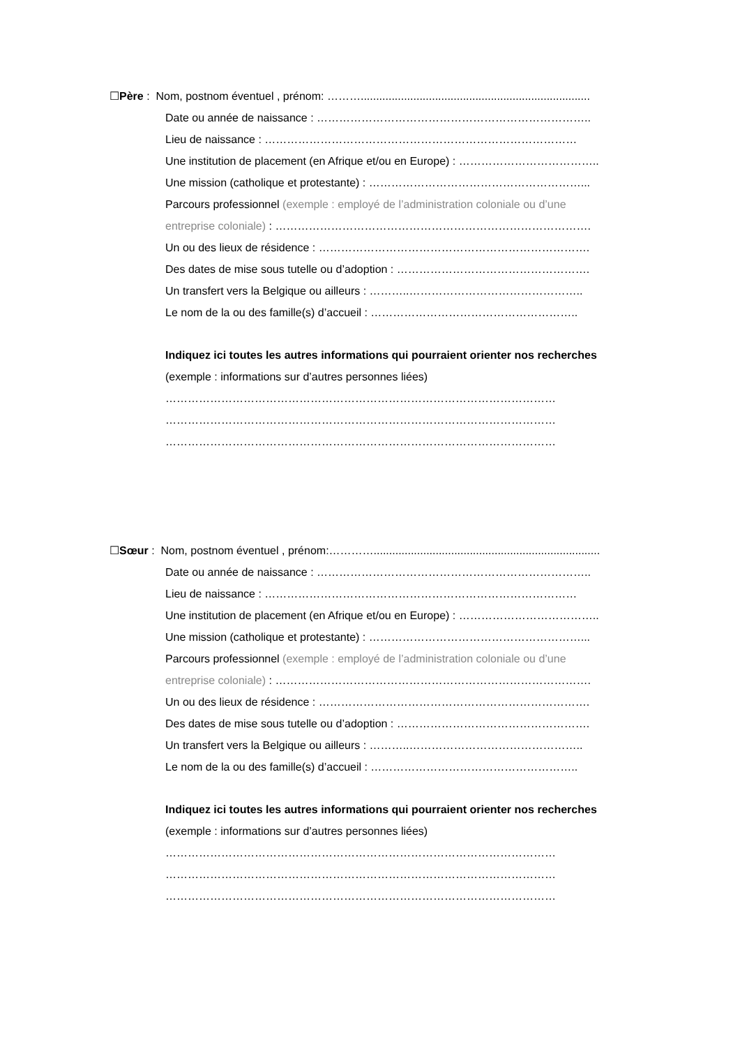☐Père : Nom, postnom éventuel , prénom: ………..........................................................................
Date ou année de naissance : ………………………………………………………………..
Lieu de naissance : …………………………………………………………………………
Une institution de placement (en Afrique et/ou en Europe) : ………………………………..
Une mission (catholique et protestante) : …………………………………………………...
Parcours professionnel (exemple : employé de l’administration coloniale ou d’une
entreprise coloniale) : ………………………………………………………………………….
Un ou des lieux de résidence : ……………………………………………………………….
Des dates de mise sous tutelle ou d’adoption : …………………………………………….
Un transfert vers la Belgique ou ailleurs : ………..………………………………………..
Le nom de la ou des famille(s) d’accueil : ………………………………………………..
Indiquez ici toutes les autres informations qui pourraient orienter nos recherches
(exemple : informations sur d’autres personnes liées)
……………………………………………………………………………………………
……………………………………………………………………………………………
……………………………………………………………………………………………
☐Sœur : Nom, postnom éventuel , prénom:………….........................................................................
Date ou année de naissance : ………………………………………………………………..
Lieu de naissance : …………………………………………………………………………
Une institution de placement (en Afrique et/ou en Europe) : ………………………………..
Une mission (catholique et protestante) : …………………………………………………...
Parcours professionnel (exemple : employé de l’administration coloniale ou d’une
entreprise coloniale) : ………………………………………………………………………….
Un ou des lieux de résidence : ……………………………………………………………….
Des dates de mise sous tutelle ou d’adoption : …………………………………………….
Un transfert vers la Belgique ou ailleurs : ………..………………………………………..
Le nom de la ou des famille(s) d’accueil : ………………………………………………..
Indiquez ici toutes les autres informations qui pourraient orienter nos recherches
(exemple : informations sur d’autres personnes liées)
……………………………………………………………………………………………
……………………………………………………………………………………………
……………………………………………………………………………………………